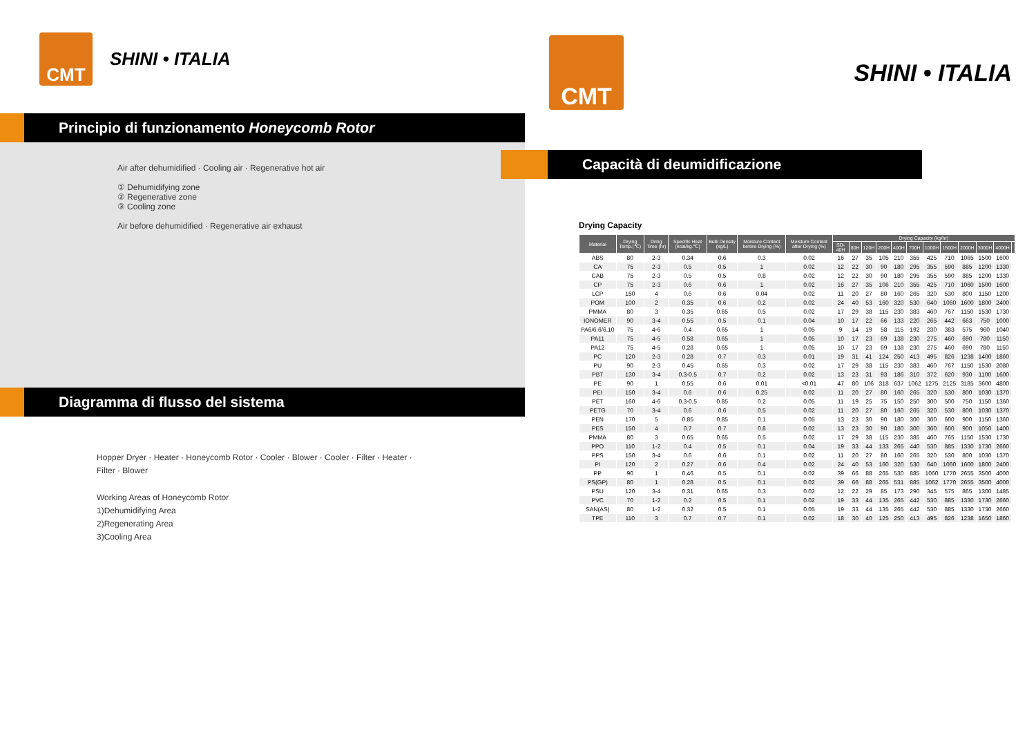CMT
SHINI • ITALIA
Principio di funzionamento Honeycomb Rotor
Air after dehumidified · Cooling air · Regenerative hot air
① Dehumidifying zone
② Regenerative zone
③ Cooling zone
Air before dehumidified · Regenerative air exhaust
Diagramma di flusso del sistema
Hopper Dryer · Heater · Honeycomb Rotor · Cooler · Blower · Cooler · Filter · Heater · Filter · Blower
Working Areas of Honeycomb Rotor
1)Dehumidifying Area
2)Regenerating Area
3)Cooling Area
CMT
SHINI • ITALIA
Capacità di deumidificazione
Drying Capacity
| Material | Drying Temp.(℃) | Dring Time (hr) | Specific Heat (kcal/kg.℃) | Bulk Density (kg/L) | Moisture Content before Drying (%) | Moisture Content after Drying (%) | Drying Capacity (kg/hr) | | | | | | | | | | | |
| --- | --- | --- | --- | --- | --- | --- | --- | --- | --- | --- | --- | --- | --- | --- | --- | --- | --- | --- |
| | | | | | | | SD- 40H | 80H | 120H | 200H | 400H | 700H | 1000H | 1500H | 2000H | 3000H | 4000H | |
| ABS | 80 | 2-3 | 0.34 | 0.6 | 0.3 | 0.02 | 16 | 27 | 35 | 105 | 210 | 355 | 425 | 710 | 1065 | 1500 | 1600 | |
| CA | 75 | 2-3 | 0.5 | 0.5 | 1 | 0.02 | 12 | 22 | 30 | 90 | 180 | 295 | 355 | 590 | 885 | 1200 | 1330 | |
| CAB | 75 | 2-3 | 0.5 | 0.5 | 0.8 | 0.02 | 12 | 22 | 30 | 90 | 180 | 295 | 355 | 590 | 885 | 1200 | 1330 | |
| CP | 75 | 2-3 | 0.6 | 0.6 | 1 | 0.02 | 16 | 27 | 35 | 106 | 210 | 355 | 425 | 710 | 1060 | 1500 | 1600 | |
| LCP | 150 | 4 | 0.6 | 0.6 | 0.04 | 0.02 | 11 | 20 | 27 | 80 | 160 | 265 | 320 | 530 | 800 | 1150 | 1200 | |
| POM | 100 | 2 | 0.35 | 0.6 | 0.2 | 0.02 | 24 | 40 | 53 | 160 | 320 | 530 | 640 | 1060 | 1600 | 1800 | 2400 | |
| PMMA | 80 | 3 | 0.35 | 0.65 | 0.5 | 0.02 | 17 | 29 | 38 | 115 | 230 | 383 | 460 | 767 | 1150 | 1530 | 1730 | |
| IONOMER | 90 | 3-4 | 0.55 | 0.5 | 0.1 | 0.04 | 10 | 17 | 22 | 66 | 133 | 220 | 265 | 442 | 663 | 750 | 1000 | |
| PA6/6.6/6.10 | 75 | 4-6 | 0.4 | 0.65 | 1 | 0.05 | 9 | 14 | 19 | 58 | 115 | 192 | 230 | 383 | 575 | 960 | 1040 | |
| PA11 | 75 | 4-5 | 0.58 | 0.65 | 1 | 0.05 | 10 | 17 | 23 | 69 | 138 | 230 | 275 | 460 | 690 | 780 | 1150 | |
| PA12 | 75 | 4-5 | 0.28 | 0.65 | 1 | 0.05 | 10 | 17 | 23 | 69 | 138 | 230 | 275 | 460 | 690 | 780 | 1150 | |
| PC | 120 | 2-3 | 0.28 | 0.7 | 0.3 | 0.01 | 19 | 31 | 41 | 124 | 250 | 413 | 495 | 826 | 1238 | 1400 | 1860 | |
| PU | 90 | 2-3 | 0.45 | 0.65 | 0.3 | 0.02 | 17 | 29 | 38 | 115 | 230 | 383 | 460 | 767 | 1150 | 1530 | 2080 | |
| PBT | 130 | 3-4 | 0.3-0.5 | 0.7 | 0.2 | 0.02 | 13 | 23 | 31 | 93 | 186 | 310 | 372 | 620 | 930 | 1100 | 1600 | |
| PE | 90 | 1 | 0.55 | 0.6 | 0.01 | <0.01 | 47 | 80 | 106 | 318 | 637 | 1062 | 1275 | 2125 | 3185 | 3600 | 4800 | |
| PEI | 150 | 3-4 | 0.6 | 0.6 | 0.25 | 0.02 | 11 | 20 | 27 | 80 | 160 | 265 | 320 | 530 | 800 | 1030 | 1370 | |
| PET | 160 | 4-6 | 0.3-0.5 | 0.85 | 0.2 | 0.05 | 11 | 19 | 25 | 75 | 150 | 250 | 300 | 500 | 750 | 1150 | 1360 | |
| PETG | 70 | 3-4 | 0.6 | 0.6 | 0.5 | 0.02 | 11 | 20 | 27 | 80 | 160 | 265 | 320 | 530 | 800 | 1030 | 1370 | |
| PEN | 170 | 5 | 0.85 | 0.85 | 0.1 | 0.05 | 13 | 23 | 30 | 90 | 180 | 300 | 360 | 600 | 900 | 1150 | 1360 | |
| PES | 150 | 4 | 0.7 | 0.7 | 0.8 | 0.02 | 13 | 23 | 30 | 90 | 180 | 300 | 360 | 600 | 900 | 1050 | 1400 | |
| PMMA | 80 | 3 | 0.65 | 0.65 | 0.5 | 0.02 | 17 | 29 | 38 | 115 | 230 | 385 | 460 | 765 | 1150 | 1530 | 1730 | |
| PPO | 110 | 1-2 | 0.4 | 0.5 | 0.1 | 0.04 | 19 | 33 | 44 | 133 | 265 | 440 | 530 | 885 | 1330 | 1730 | 2660 | |
| PPS | 150 | 3-4 | 0.6 | 0.6 | 0.1 | 0.02 | 11 | 20 | 27 | 80 | 160 | 265 | 320 | 530 | 800 | 1030 | 1370 | |
| PI | 120 | 2 | 0.27 | 0.6 | 0.4 | 0.02 | 24 | 40 | 53 | 160 | 320 | 530 | 640 | 1060 | 1600 | 1800 | 2400 | |
| PP | 90 | 1 | 0.46 | 0.5 | 0.1 | 0.02 | 39 | 66 | 88 | 265 | 530 | 885 | 1060 | 1770 | 2655 | 3500 | 4000 | |
| PS(GP) | 80 | 1 | 0.28 | 0.5 | 0.1 | 0.02 | 39 | 66 | 88 | 265 | 531 | 885 | 1062 | 1770 | 2655 | 3500 | 4000 | |
| PSU | 120 | 3-4 | 0.31 | 0.65 | 0.3 | 0.02 | 12 | 22 | 29 | 85 | 173 | 290 | 345 | 575 | 865 | 1300 | 1485 | |
| PVC | 70 | 1-2 | 0.2 | 0.5 | 0.1 | 0.02 | 19 | 33 | 44 | 135 | 265 | 442 | 530 | 885 | 1330 | 1730 | 2660 | |
| SAN(AS) | 80 | 1-2 | 0.32 | 0.5 | 0.1 | 0.05 | 19 | 33 | 44 | 135 | 265 | 442 | 530 | 885 | 1330 | 1730 | 2660 | |
| TPE | 110 | 3 | 0.7 | 0.7 | 0.1 | 0.02 | 18 | 30 | 40 | 125 | 250 | 413 | 495 | 826 | 1238 | 1650 | 1860 | |